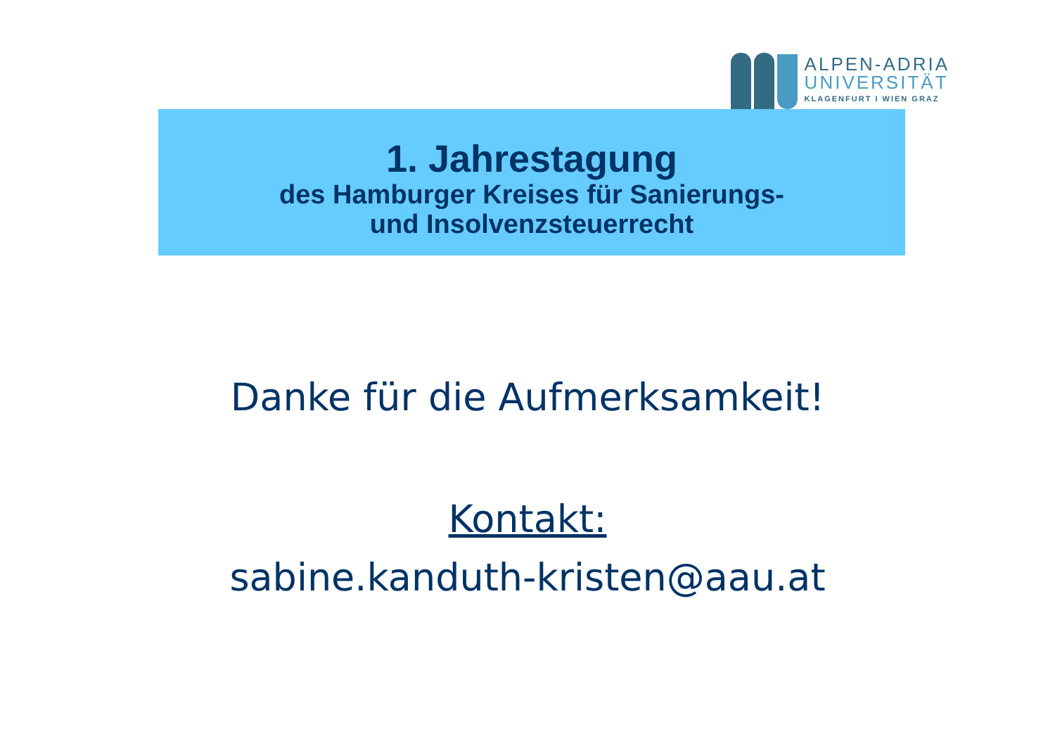ALPEN-ADRIA
UNIVERSITÄT
KLAGENFURT I WIEN GRAZ
1. Jahrestagung
des Hamburger Kreises für Sanierungs-
und Insolvenzsteuerrecht
Danke für die Aufmerksamkeit!
Kontakt:
sabine.kanduth-kristen@aau.at